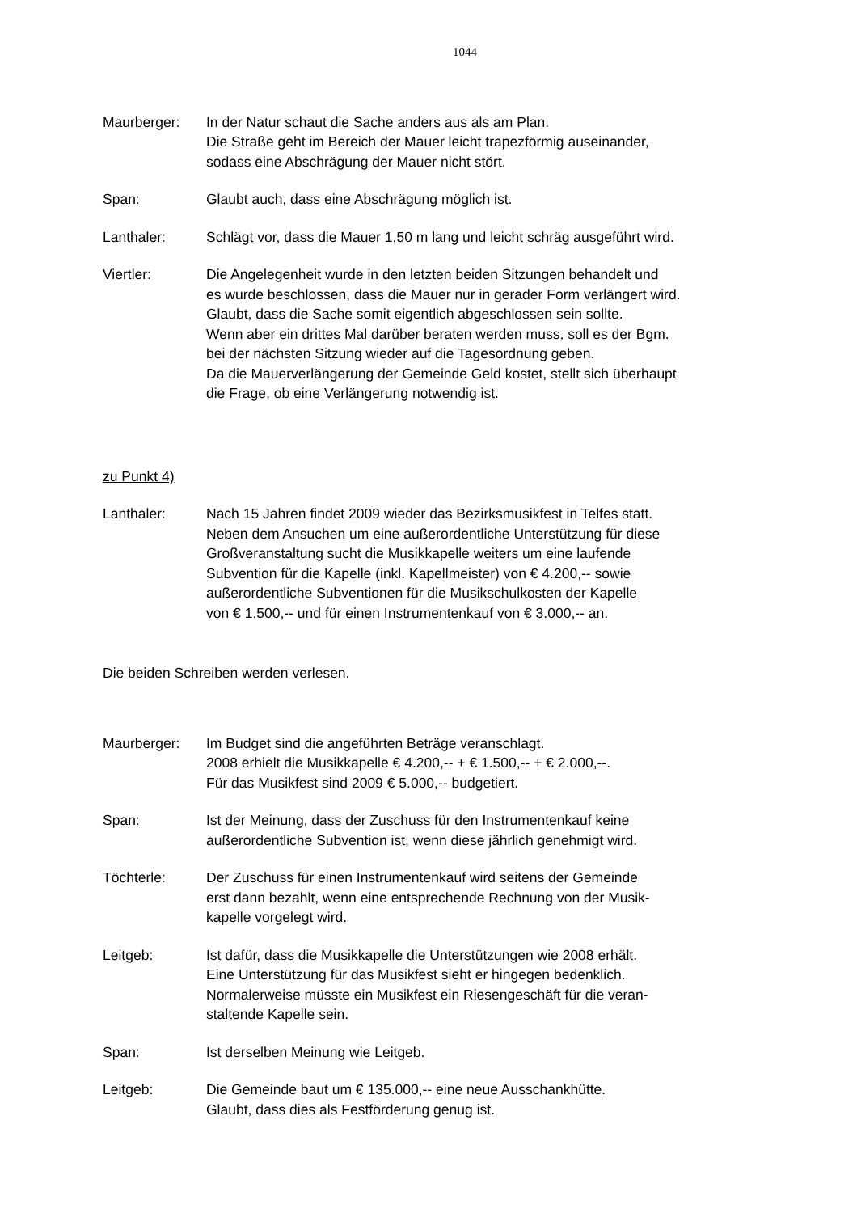1044
Maurberger: In der Natur schaut die Sache anders aus als am Plan.
Die Straße geht im Bereich der Mauer leicht trapezförmig auseinander,
sodass eine Abschrägung der Mauer nicht stört.
Span: Glaubt auch, dass eine Abschrägung möglich ist.
Lanthaler: Schlägt vor, dass die Mauer 1,50 m lang und leicht schräg ausgeführt wird.
Viertler: Die Angelegenheit wurde in den letzten beiden Sitzungen behandelt und
es wurde beschlossen, dass die Mauer nur in gerader Form verlängert wird.
Glaubt, dass die Sache somit eigentlich abgeschlossen sein sollte.
Wenn aber ein drittes Mal darüber beraten werden muss, soll es der Bgm.
bei der nächsten Sitzung wieder auf die Tagesordnung geben.
Da die Mauerverlängerung der Gemeinde Geld kostet, stellt sich überhaupt
die Frage, ob eine Verlängerung notwendig ist.
zu Punkt 4)
Lanthaler: Nach 15 Jahren findet 2009 wieder das Bezirksmusikfest in Telfes statt.
Neben dem Ansuchen um eine außerordentliche Unterstützung für diese
Großveranstaltung sucht die Musikkapelle weiters um eine laufende
Subvention für die Kapelle (inkl. Kapellmeister) von € 4.200,-- sowie
außerordentliche Subventionen für die Musikschulkosten der Kapelle
von € 1.500,-- und für einen Instrumentenkauf von € 3.000,-- an.
Die beiden Schreiben werden verlesen.
Maurberger: Im Budget sind die angeführten Beträge veranschlagt.
2008 erhielt die Musikkapelle € 4.200,-- + € 1.500,-- + € 2.000,--.
Für das Musikfest sind 2009 € 5.000,-- budgetiert.
Span: Ist der Meinung, dass der Zuschuss für den Instrumentenkauf keine
außerordentliche Subvention ist, wenn diese jährlich genehmigt wird.
Töchterle: Der Zuschuss für einen Instrumentenkauf wird seitens der Gemeinde
erst dann bezahlt, wenn eine entsprechende Rechnung von der Musik-
kapelle vorgelegt wird.
Leitgeb: Ist dafür, dass die Musikkapelle die Unterstützungen wie 2008 erhält.
Eine Unterstützung für das Musikfest sieht er hingegen bedenklich.
Normalerweise müsste ein Musikfest ein Riesengeschäft für die veran-
staltende Kapelle sein.
Span: Ist derselben Meinung wie Leitgeb.
Leitgeb: Die Gemeinde baut um € 135.000,-- eine neue Ausschankhütte.
Glaubt, dass dies als Festförderung genug ist.